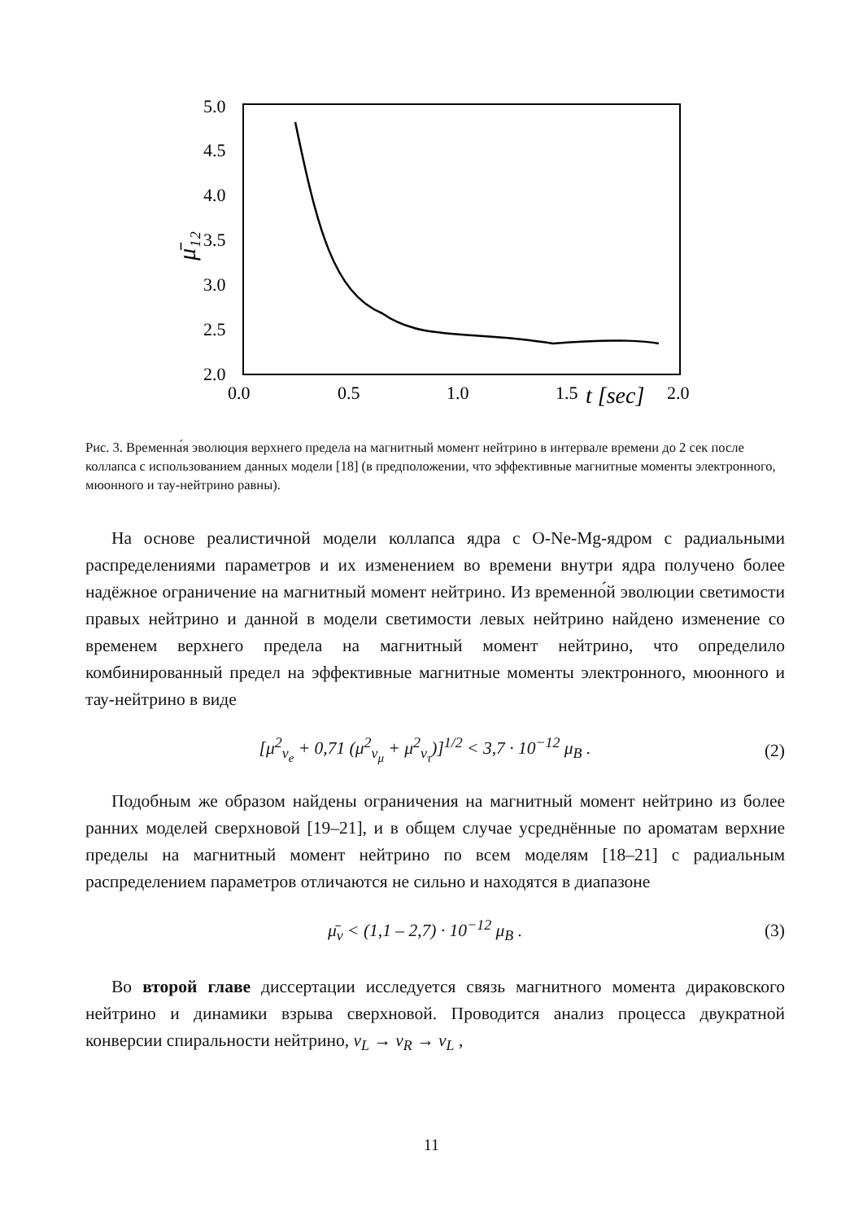5.0
4.5
4.0
3.5
3.0
2.5
2.0
0.0
0.5
1.0
1.5
t [sec]
2.0
μ̄₁₂
Рис. 3. Временна́я эволюция верхнего предела на магнитный момент нейтрино в интервале времени до 2 сек после коллапса с использованием данных модели [18] (в предположении, что эффективные магнитные моменты электронного, мюонного и тау-нейтрино равны).
На основе реалистичной модели коллапса ядра с O-Ne-Mg-ядром с радиальными распределениями параметров и их изменением во времени внутри ядра получено более надёжное ограничение на магнитный момент нейтрино. Из временно́й эволюции светимости правых нейтрино и данной в модели светимости левых нейтрино найдено изменение со временем верхнего предела на магнитный момент нейтрино, что определило комбинированный предел на эффективные магнитные моменты электронного, мюонного и тау-нейтрино в виде
[μ<sup>2</sup><sub>ν<sub>e</sub></sub> + 0,71 (μ<sup>2</sup><sub>ν<sub>μ</sub></sub> + μ<sup>2</sup><sub>ν<sub>τ</sub></sub>)]<sup>1/2</sup> < 3,7 · 10<sup>−12</sup> μ<sub>B</sub> . (2)
Подобным же образом найдены ограничения на магнитный момент нейтрино из более ранних моделей сверхновой [19–21], и в общем случае усреднённые по ароматам верхние пределы на магнитный момент нейтрино по всем моделям [18–21] с радиальным распределением параметров отличаются не сильно и находятся в диапазоне
μ̄<sub>ν</sub> < (1,1 – 2,7) · 10<sup>−12</sup> μ<sub>B</sub> . (3)
Во второй главе диссертации исследуется связь магнитного момента дираковского нейтрино и динамики взрыва сверхновой. Проводится анализ процесса двукратной конверсии спиральности нейтрино, ν<sub>L</sub> → ν<sub>R</sub> → ν<sub>L</sub> ,
11